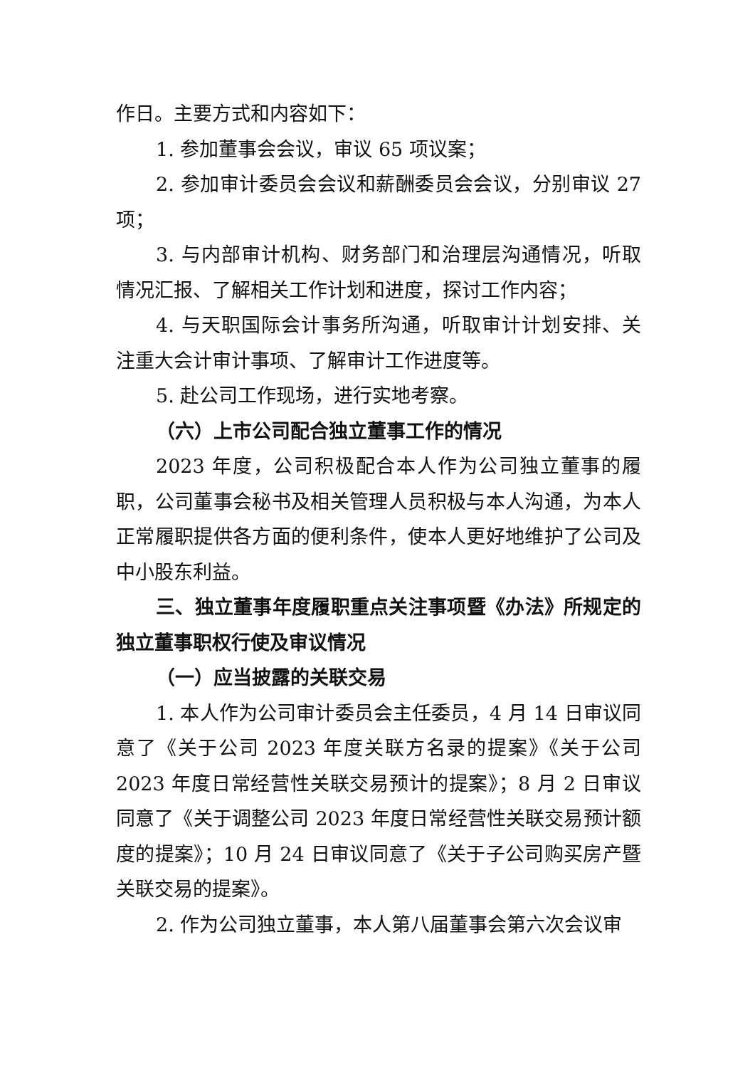作日。主要方式和内容如下：
1. 参加董事会会议，审议 65 项议案；
2. 参加审计委员会会议和薪酬委员会会议，分别审议 27 项；
3. 与内部审计机构、财务部门和治理层沟通情况，听取情况汇报、了解相关工作计划和进度，探讨工作内容；
4. 与天职国际会计事务所沟通，听取审计计划安排、关注重大会计审计事项、了解审计工作进度等。
5. 赴公司工作现场，进行实地考察。
（六）上市公司配合独立董事工作的情况
2023 年度，公司积极配合本人作为公司独立董事的履职，公司董事会秘书及相关管理人员积极与本人沟通，为本人正常履职提供各方面的便利条件，使本人更好地维护了公司及中小股东利益。
三、独立董事年度履职重点关注事项暨《办法》所规定的独立董事职权行使及审议情况
（一）应当披露的关联交易
1. 本人作为公司审计委员会主任委员，4 月 14 日审议同意了《关于公司 2023 年度关联方名录的提案》《关于公司 2023 年度日常经营性关联交易预计的提案》；8 月 2 日审议同意了《关于调整公司 2023 年度日常经营性关联交易预计额度的提案》；10 月 24 日审议同意了《关于子公司购买房产暨关联交易的提案》。
2. 作为公司独立董事，本人第八届董事会第六次会议审